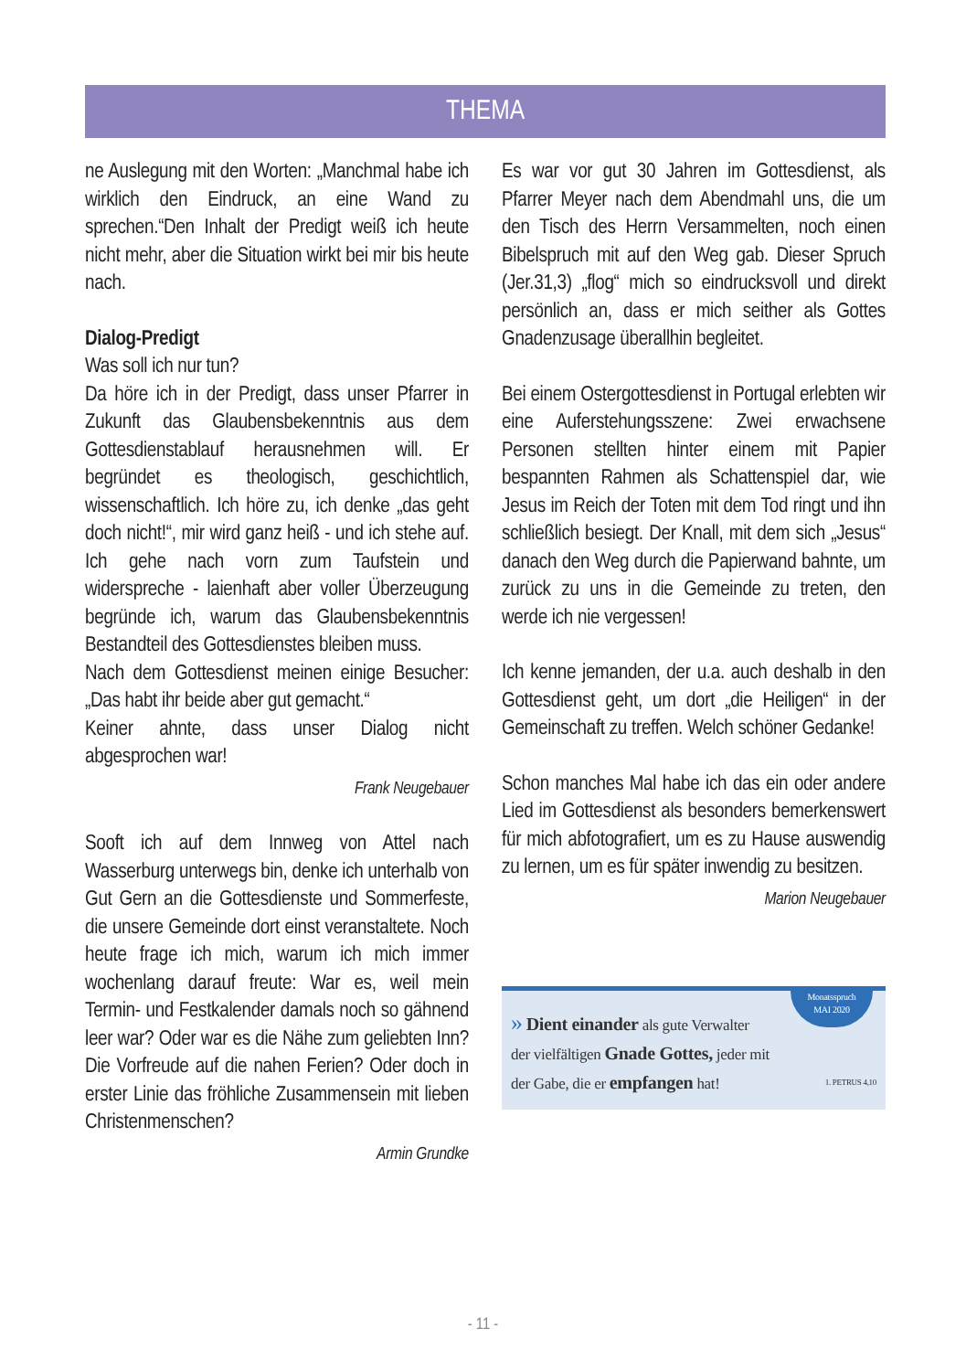THEMA
ne Auslegung mit den Worten: „Manchmal habe ich wirklich den Eindruck, an eine Wand zu sprechen.“Den Inhalt der Predigt weiß ich heute nicht mehr, aber die Situation wirkt bei mir bis heute nach.
Dialog-Predigt
Was soll ich nur tun?
Da höre ich in der Predigt, dass unser Pfarrer in Zukunft das Glaubensbekenntnis aus dem Gottesdienstablauf herausnehmen will. Er begründet es theologisch, geschichtlich, wissenschaftlich. Ich höre zu, ich denke „das geht doch nicht!“, mir wird ganz heiß - und ich stehe auf. Ich gehe nach vorn zum Taufstein und widerspreche - laienhaft aber voller Überzeugung begründe ich, warum das Glaubensbekenntnis Bestandteil des Gottesdienstes bleiben muss.
Nach dem Gottesdienst meinen einige Besucher: „Das habt ihr beide aber gut gemacht.“
Keiner ahnte, dass unser Dialog nicht abgesprochen war!
Frank Neugebauer
Sooft ich auf dem Innweg von Attel nach Wasserburg unterwegs bin, denke ich unterhalb von Gut Gern an die Gottesdienste und Sommerfeste, die unsere Gemeinde dort einst veranstaltete. Noch heute frage ich mich, warum ich mich immer wochenlang darauf freute: War es, weil mein Termin- und Festkalender damals noch so gähnend leer war? Oder war es die Nähe zum geliebten Inn? Die Vorfreude auf die nahen Ferien? Oder doch in erster Linie das fröhliche Zusammensein mit lieben Christenmenschen?
Armin Grundke
Es war vor gut 30 Jahren im Gottesdienst, als Pfarrer Meyer nach dem Abendmahl uns, die um den Tisch des Herrn Versammelten, noch einen Bibelspruch mit auf den Weg gab. Dieser Spruch (Jer.31,3) „flog“ mich so eindrucksvoll und direkt persönlich an, dass er mich seither als Gottes Gnadenzusage überallhin begleitet.
Bei einem Ostergottesdienst in Portugal erlebten wir eine Auferstehungsszene: Zwei erwachsene Personen stellten hinter einem mit Papier bespannten Rahmen als Schattenspiel dar, wie Jesus im Reich der Toten mit dem Tod ringt und ihn schließlich besiegt. Der Knall, mit dem sich „Jesus“ danach den Weg durch die Papierwand bahnte, um zurück zu uns in die Gemeinde zu treten, den werde ich nie vergessen!
Ich kenne jemanden, der u.a. auch deshalb in den Gottesdienst geht, um dort „die Heiligen“ in der Gemeinschaft zu treffen. Welch schöner Gedanke!
Schon manches Mal habe ich das ein oder andere Lied im Gottesdienst als besonders bemerkenswert für mich abfotografiert, um es zu Hause auswendig zu lernen, um es für später inwendig zu besitzen.
Marion Neugebauer
Monatsspruch
MAI 2020
» Dient einander als gute Verwalter
der vielfältigen Gnade Gottes, jeder mit
der Gabe, die er empfangen hat! 1. PETRUS 4,10
- 11 -